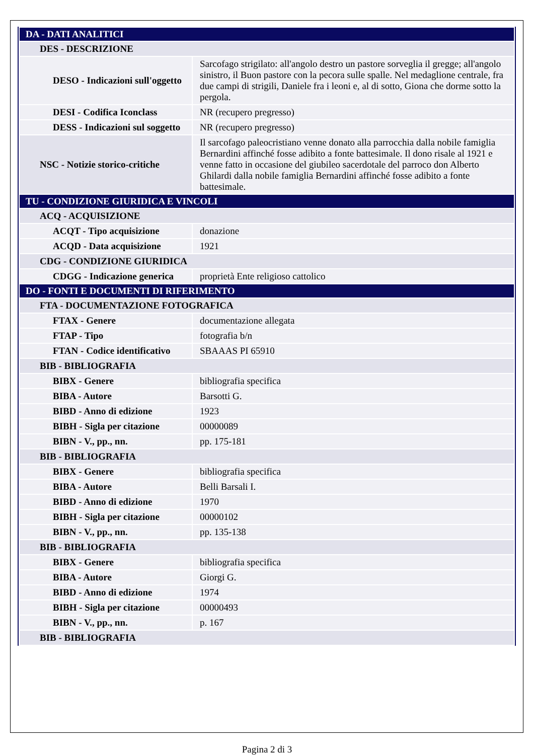| DA - DATI ANALITICI | |
| DES - DESCRIZIONE | |
| DESO - Indicazioni sull'oggetto | Sarcofago strigilato: all'angolo destro un pastore sorveglia il gregge; all'angolo sinistro, il Buon pastore con la pecora sulle spalle. Nel medaglione centrale, fra due campi di strigili, Daniele fra i leoni e, al di sotto, Giona che dorme sotto la pergola. |
| DESI - Codifica Iconclass | NR (recupero pregresso) |
| DESS - Indicazioni sul soggetto | NR (recupero pregresso) |
| NSC - Notizie storico-critiche | Il sarcofago paleocristiano venne donato alla parrocchia dalla nobile famiglia Bernardini affinché fosse adibito a fonte battesimale. Il dono risale al 1921 e venne fatto in occasione del giubileo sacerdotale del parroco don Alberto Ghilardi dalla nobile famiglia Bernardini affinché fosse adibito a fonte battesimale. |
| TU - CONDIZIONE GIURIDICA E VINCOLI | |
| ACQ - ACQUISIZIONE | |
| ACQT - Tipo acquisizione | donazione |
| ACQD - Data acquisizione | 1921 |
| CDG - CONDIZIONE GIURIDICA | |
| CDGG - Indicazione generica | proprietà Ente religioso cattolico |
| DO - FONTI E DOCUMENTI DI RIFERIMENTO | |
| FTA - DOCUMENTAZIONE FOTOGRAFICA | |
| FTAX - Genere | documentazione allegata |
| FTAP - Tipo | fotografia b/n |
| FTAN - Codice identificativo | SBAAAS PI 65910 |
| BIB - BIBLIOGRAFIA | |
| BIBX - Genere | bibliografia specifica |
| BIBA - Autore | Barsotti G. |
| BIBD - Anno di edizione | 1923 |
| BIBH - Sigla per citazione | 00000089 |
| BIBN - V., pp., nn. | pp. 175-181 |
| BIB - BIBLIOGRAFIA | |
| BIBX - Genere | bibliografia specifica |
| BIBA - Autore | Belli Barsali I. |
| BIBD - Anno di edizione | 1970 |
| BIBH - Sigla per citazione | 00000102 |
| BIBN - V., pp., nn. | pp. 135-138 |
| BIB - BIBLIOGRAFIA | |
| BIBX - Genere | bibliografia specifica |
| BIBA - Autore | Giorgi G. |
| BIBD - Anno di edizione | 1974 |
| BIBH - Sigla per citazione | 00000493 |
| BIBN - V., pp., nn. | p. 167 |
| BIB - BIBLIOGRAFIA | |
Pagina 2 di 3